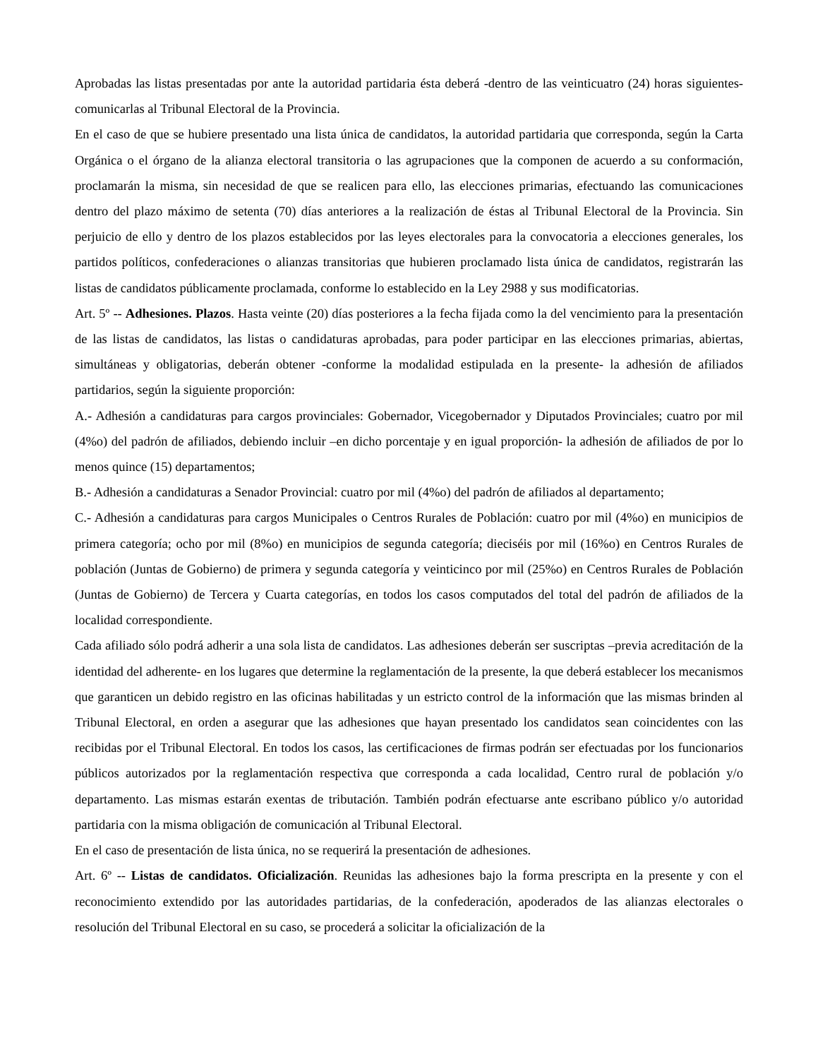Aprobadas las listas presentadas por ante la autoridad partidaria ésta deberá -dentro de las veinticuatro (24) horas siguientes- comunicarlas al Tribunal Electoral de la Provincia.
En el caso de que se hubiere presentado una lista única de candidatos, la autoridad partidaria que corresponda, según la Carta Orgánica o el órgano de la alianza electoral transitoria o las agrupaciones que la componen de acuerdo a su conformación, proclamarán la misma, sin necesidad de que se realicen para ello, las elecciones primarias, efectuando las comunicaciones dentro del plazo máximo de setenta (70) días anteriores a la realización de éstas al Tribunal Electoral de la Provincia. Sin perjuicio de ello y dentro de los plazos establecidos por las leyes electorales para la convocatoria a elecciones generales, los partidos políticos, confederaciones o alianzas transitorias que hubieren proclamado lista única de candidatos, registrarán las listas de candidatos públicamente proclamada, conforme lo establecido en la Ley 2988 y sus modificatorias.
Art. 5º -- Adhesiones. Plazos. Hasta veinte (20) días posteriores a la fecha fijada como la del vencimiento para la presentación de las listas de candidatos, las listas o candidaturas aprobadas, para poder participar en las elecciones primarias, abiertas, simultáneas y obligatorias, deberán obtener -conforme la modalidad estipulada en la presente- la adhesión de afiliados partidarios, según la siguiente proporción:
A.- Adhesión a candidaturas para cargos provinciales: Gobernador, Vicegobernador y Diputados Provinciales; cuatro por mil (4%o) del padrón de afiliados, debiendo incluir –en dicho porcentaje y en igual proporción- la adhesión de afiliados de por lo menos quince (15) departamentos;
B.- Adhesión a candidaturas a Senador Provincial: cuatro por mil (4%o) del padrón de afiliados al departamento;
C.- Adhesión a candidaturas para cargos Municipales o Centros Rurales de Población: cuatro por mil (4%o) en municipios de primera categoría; ocho por mil (8%o) en municipios de segunda categoría; dieciséis por mil (16%o) en Centros Rurales de población (Juntas de Gobierno) de primera y segunda categoría y veinticinco por mil (25%o) en Centros Rurales de Población (Juntas de Gobierno) de Tercera y Cuarta categorías, en todos los casos computados del total del padrón de afiliados de la localidad correspondiente.
Cada afiliado sólo podrá adherir a una sola lista de candidatos. Las adhesiones deberán ser suscriptas –previa acreditación de la identidad del adherente- en los lugares que determine la reglamentación de la presente, la que deberá establecer los mecanismos que garanticen un debido registro en las oficinas habilitadas y un estricto control de la información que las mismas brinden al Tribunal Electoral, en orden a asegurar que las adhesiones que hayan presentado los candidatos sean coincidentes con las recibidas por el Tribunal Electoral. En todos los casos, las certificaciones de firmas podrán ser efectuadas por los funcionarios públicos autorizados por la reglamentación respectiva que corresponda a cada localidad, Centro rural de población y/o departamento. Las mismas estarán exentas de tributación. También podrán efectuarse ante escribano público y/o autoridad partidaria con la misma obligación de comunicación al Tribunal Electoral.
En el caso de presentación de lista única, no se requerirá la presentación de adhesiones.
Art. 6º -- Listas de candidatos. Oficialización. Reunidas las adhesiones bajo la forma prescripta en la presente y con el reconocimiento extendido por las autoridades partidarias, de la confederación, apoderados de las alianzas electorales o resolución del Tribunal Electoral en su caso, se procederá a solicitar la oficialización de la